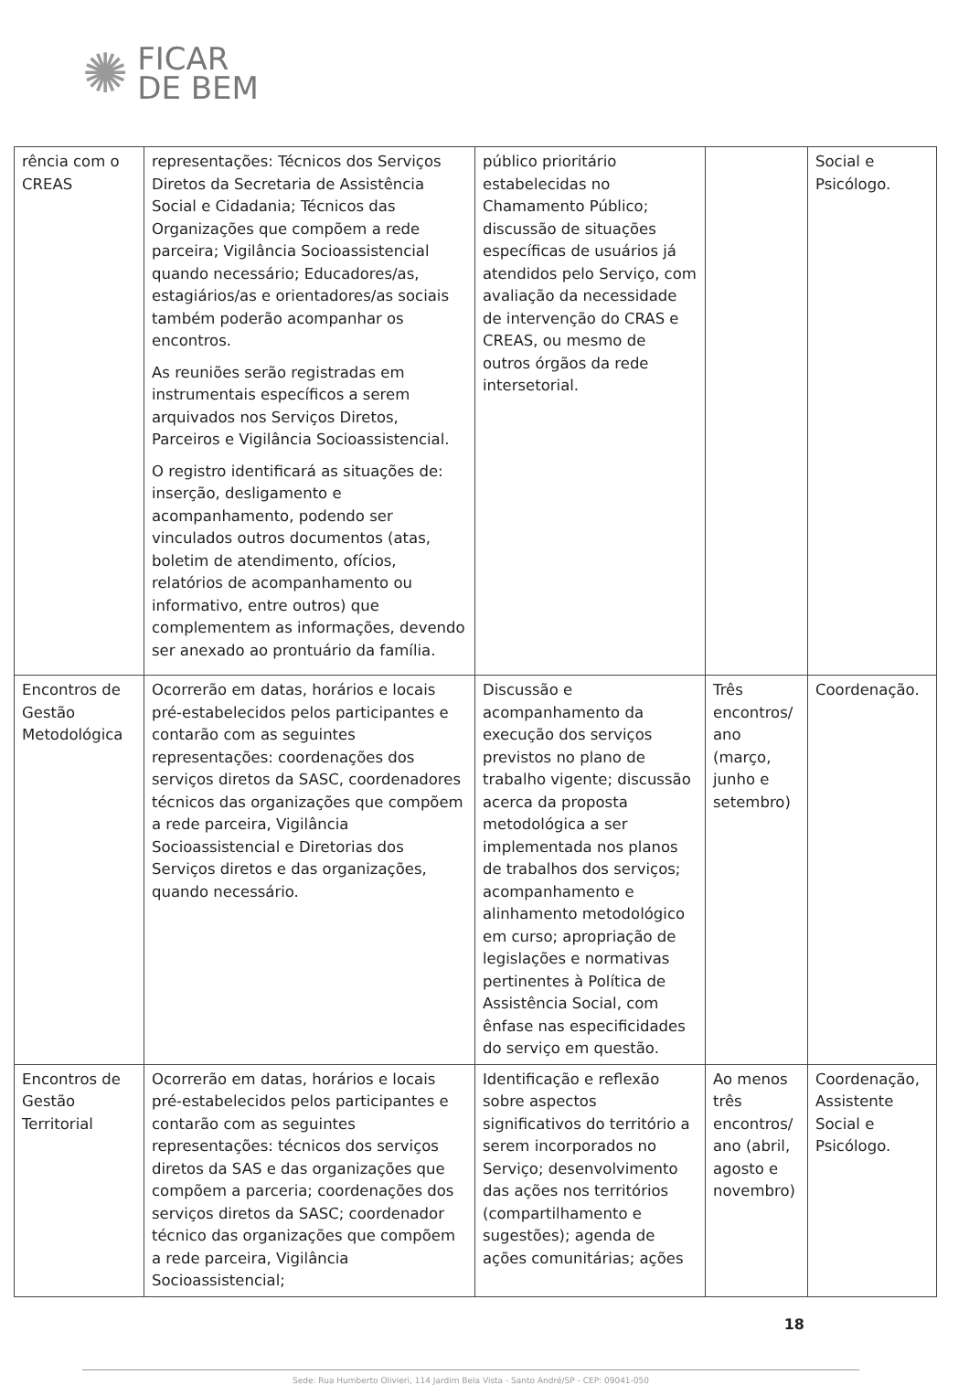✺ FICAR
DE BEM
| rência com o CREAS | representações: Técnicos dos Serviços Diretos da Secretaria de Assistência Social e Cidadania; Técnicos das Organizações que compõem a rede parceira; Vigilância Socioassistencial quando necessário; Educadores/as, estagiários/as e orientadores/as sociais também poderão acompanhar os encontros. As reuniões serão registradas em instrumentais específicos a serem arquivados nos Serviços Diretos, Parceiros e Vigilância Socioassistencial. O registro identificará as situações de: inserção, desligamento e acompanhamento, podendo ser vinculados outros documentos (atas, boletim de atendimento, ofícios, relatórios de acompanhamento ou informativo, entre outros) que complementem as informações, devendo ser anexado ao prontuário da família. | público prioritário estabelecidas no Chamamento Público; discussão de situações específicas de usuários já atendidos pelo Serviço, com avaliação da necessidade de intervenção do CRAS e CREAS, ou mesmo de outros órgãos da rede intersetorial. | | Social e Psicólogo. |
| Encontros de Gestão Metodológica | Ocorrerão em datas, horários e locais pré-estabelecidos pelos participantes e contarão com as seguintes representações: coordenações dos serviços diretos da SASC, coordenadores técnicos das organizações que compõem a rede parceira, Vigilância Socioassistencial e Diretorias dos Serviços diretos e das organizações, quando necessário. | Discussão e acompanhamento da execução dos serviços previstos no plano de trabalho vigente; discussão acerca da proposta metodológica a ser implementada nos planos de trabalhos dos serviços; acompanhamento e alinhamento metodológico em curso; apropriação de legislações e normativas pertinentes à Política de Assistência Social, com ênfase nas especificidades do serviço em questão. | Três encontros/ ano (março, junho e setembro) | Coordenação. |
| Encontros de Gestão Territorial | Ocorrerão em datas, horários e locais pré-estabelecidos pelos participantes e contarão com as seguintes representações: técnicos dos serviços diretos da SAS e das organizações que compõem a parceria; coordenações dos serviços diretos da SASC; coordenador técnico das organizações que compõem a rede parceira, Vigilância Socioassistencial; | Identificação e reflexão sobre aspectos significativos do território a serem incorporados no Serviço; desenvolvimento das ações nos territórios (compartilhamento e sugestões); agenda de ações comunitárias; ações | Ao menos três encontros/ ano (abril, agosto e novembro) | Coordenação, Assistente Social e Psicólogo. |
18
Sede: Rua Humberto Olivieri, 114 Jardim Bela Vista - Santo André/SP - CEP: 09041-050